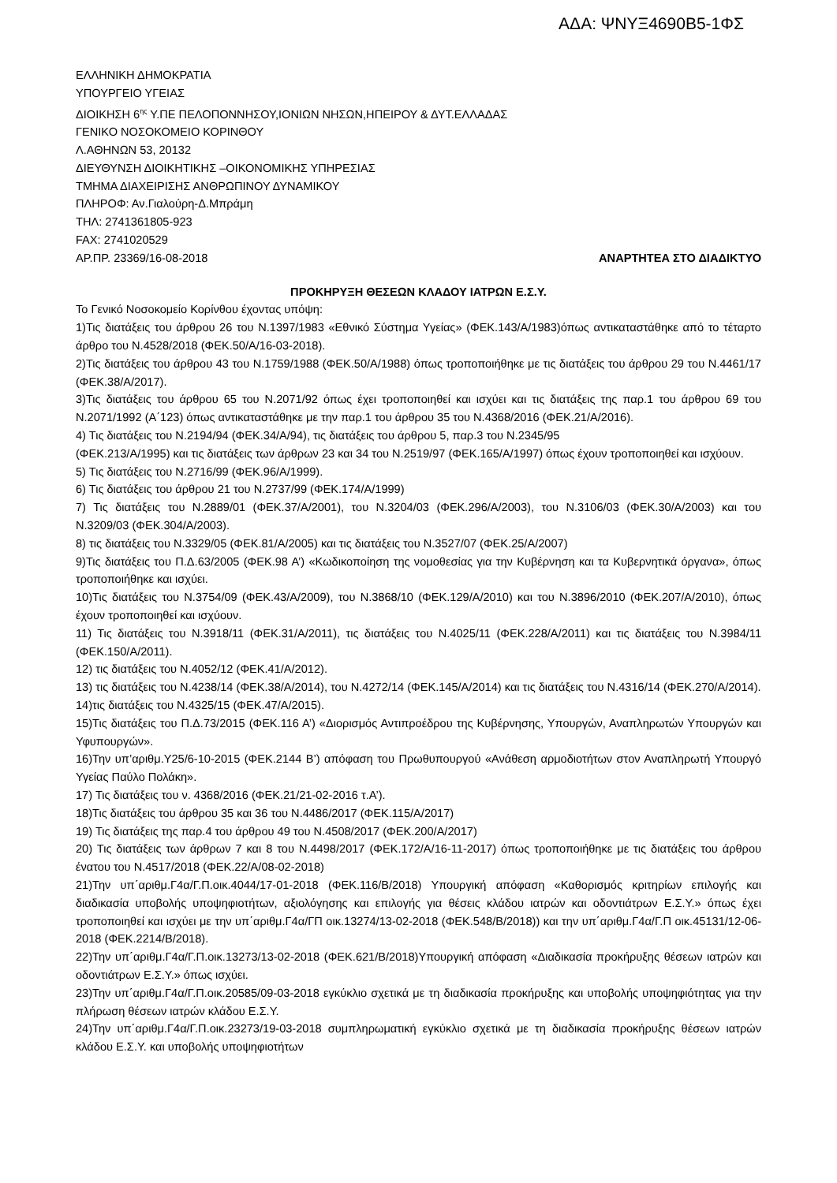ΑΔΑ: ΨΝΥΞ4690Β5-1ΦΣ
ΕΛΛΗΝΙΚΗ ΔΗΜΟΚΡΑΤΙΑ
ΥΠΟΥΡΓΕΙΟ ΥΓΕΙΑΣ
ΔΙΟΙΚΗΣΗ 6<sup>ης</sup> Υ.ΠΕ ΠΕΛΟΠΟΝΝΗΣΟΥ,ΙΟΝΙΩΝ ΝΗΣΩΝ,ΗΠΕΙΡΟΥ & ΔΥΤ.ΕΛΛΑΔΑΣ
ΓΕΝΙΚΟ ΝΟΣΟΚΟΜΕΙΟ ΚΟΡΙΝΘΟΥ
Λ.ΑΘΗΝΩΝ 53, 20132
ΔΙΕΥΘΥΝΣΗ ΔΙΟΙΚΗΤΙΚΗΣ –ΟΙΚΟΝΟΜΙΚΗΣ ΥΠΗΡΕΣΙΑΣ
ΤΜΗΜΑ ΔΙΑΧΕΙΡΙΣΗΣ ΑΝΘΡΩΠΙΝΟΥ ΔΥΝΑΜΙΚΟΥ
ΠΛΗΡΟΦ: Αν.Γιαλούρη-Δ.Μπράμη
ΤΗΛ: 2741361805-923
FAX: 2741020529
ΑΡ.ΠΡ. 23369/16-08-2018 ΑΝΑΡΤΗΤΕΑ ΣΤΟ ΔΙΑΔΙΚΤΥΟ
ΠΡΟΚΗΡΥΞΗ ΘΕΣΕΩΝ ΚΛΑΔΟΥ ΙΑΤΡΩΝ Ε.Σ.Υ.
Το Γενικό Νοσοκομείο Κορίνθου έχοντας υπόψη:
1)Τις διατάξεις του άρθρου 26 του Ν.1397/1983 «Εθνικό Σύστημα Υγείας» (ΦΕΚ.143/Α/1983)όπως αντικαταστάθηκε από το τέταρτο άρθρο του Ν.4528/2018 (ΦΕΚ.50/Α/16-03-2018).
2)Τις διατάξεις του άρθρου 43 του Ν.1759/1988 (ΦΕΚ.50/Α/1988) όπως τροποποιήθηκε με τις διατάξεις του άρθρου 29 του Ν.4461/17 (ΦΕΚ.38/Α/2017).
3)Τις διατάξεις του άρθρου 65 του Ν.2071/92 όπως έχει τροποποιηθεί και ισχύει και τις διατάξεις της παρ.1 του άρθρου 69 του Ν.2071/1992 (Α΄123) όπως αντικαταστάθηκε με την παρ.1 του άρθρου 35 του Ν.4368/2016 (ΦΕΚ.21/Α/2016).
4) Τις διατάξεις του Ν.2194/94 (ΦΕΚ.34/Α/94), τις διατάξεις του άρθρου 5, παρ.3 του Ν.2345/95
(ΦΕΚ.213/Α/1995) και τις διατάξεις των άρθρων 23 και 34 του Ν.2519/97 (ΦΕΚ.165/Α/1997) όπως έχουν τροποποιηθεί και ισχύουν.
5) Τις διατάξεις του Ν.2716/99 (ΦΕΚ.96/Α/1999).
6) Τις διατάξεις του άρθρου 21 του Ν.2737/99 (ΦΕΚ.174/Α/1999)
7) Τις διατάξεις του Ν.2889/01 (ΦΕΚ.37/Α/2001), του Ν.3204/03 (ΦΕΚ.296/Α/2003), του Ν.3106/03 (ΦΕΚ.30/Α/2003) και του Ν.3209/03 (ΦΕΚ.304/Α/2003).
8) τις διατάξεις του Ν.3329/05 (ΦΕΚ.81/Α/2005) και τις διατάξεις του Ν.3527/07 (ΦΕΚ.25/Α/2007)
9)Τις διατάξεις του Π.Δ.63/2005 (ΦΕΚ.98 Α’) «Κωδικοποίηση της νομοθεσίας για την Κυβέρνηση και τα Κυβερνητικά όργανα», όπως τροποποιήθηκε και ισχύει.
10)Τις διατάξεις του Ν.3754/09 (ΦΕΚ.43/Α/2009), του Ν.3868/10 (ΦΕΚ.129/Α/2010) και του Ν.3896/2010 (ΦΕΚ.207/Α/2010), όπως έχουν τροποποιηθεί και ισχύουν.
11) Τις διατάξεις του Ν.3918/11 (ΦΕΚ.31/Α/2011), τις διατάξεις του Ν.4025/11 (ΦΕΚ.228/Α/2011) και τις διατάξεις του Ν.3984/11 (ΦΕΚ.150/Α/2011).
12) τις διατάξεις του Ν.4052/12 (ΦΕΚ.41/Α/2012).
13) τις διατάξεις του Ν.4238/14 (ΦΕΚ.38/Α/2014), του Ν.4272/14 (ΦΕΚ.145/Α/2014) και τις διατάξεις του Ν.4316/14 (ΦΕΚ.270/Α/2014).
14)τις διατάξεις του Ν.4325/15 (ΦΕΚ.47/Α/2015).
15)Τις διατάξεις του Π.Δ.73/2015 (ΦΕΚ.116 Α’) «Διορισμός Αντιπροέδρου της Κυβέρνησης, Υπουργών, Αναπληρωτών Υπουργών και Υφυπουργών».
16)Την υπ’αριθμ.Υ25/6-10-2015 (ΦΕΚ.2144 Β’) απόφαση του Πρωθυπουργού «Ανάθεση αρμοδιοτήτων στον Αναπληρωτή Υπουργό Υγείας Παύλο Πολάκη».
17) Τις διατάξεις του ν. 4368/2016 (ΦΕΚ.21/21-02-2016 τ.Α’).
18)Τις διατάξεις του άρθρου 35 και 36 του Ν.4486/2017 (ΦΕΚ.115/Α/2017)
19) Τις διατάξεις της παρ.4 του άρθρου 49 του Ν.4508/2017 (ΦΕΚ.200/Α/2017)
20) Τις διατάξεις των άρθρων 7 και 8 του Ν.4498/2017 (ΦΕΚ.172/Α/16-11-2017) όπως τροποποιήθηκε με τις διατάξεις του άρθρου ένατου του Ν.4517/2018 (ΦΕΚ.22/Α/08-02-2018)
21)Την υπ΄αριθμ.Γ4α/Γ.Π.οικ.4044/17-01-2018 (ΦΕΚ.116/Β/2018) Υπουργική απόφαση «Καθορισμός κριτηρίων επιλογής και διαδικασία υποβολής υποψηφιοτήτων, αξιολόγησης και επιλογής για θέσεις κλάδου ιατρών και οδοντιάτρων Ε.Σ.Υ.» όπως έχει τροποποιηθεί και ισχύει με την υπ΄αριθμ.Γ4α/ΓΠ οικ.13274/13-02-2018 (ΦΕΚ.548/Β/2018)) και την υπ΄αριθμ.Γ4α/Γ.Π οικ.45131/12-06-2018 (ΦΕΚ.2214/Β/2018).
22)Την υπ΄αριθμ.Γ4α/Γ.Π.οικ.13273/13-02-2018 (ΦΕΚ.621/Β/2018)Υπουργική απόφαση «Διαδικασία προκήρυξης θέσεων ιατρών και οδοντιάτρων Ε.Σ.Υ.» όπως ισχύει.
23)Την υπ΄αριθμ.Γ4α/Γ.Π.οικ.20585/09-03-2018 εγκύκλιο σχετικά με τη διαδικασία προκήρυξης και υποβολής υποψηφιότητας για την πλήρωση θέσεων ιατρών κλάδου Ε.Σ.Υ.
24)Την υπ΄αριθμ.Γ4α/Γ.Π.οικ.23273/19-03-2018 συμπληρωματική εγκύκλιο σχετικά με τη διαδικασία προκήρυξης θέσεων ιατρών κλάδου Ε.Σ.Υ. και υποβολής υποψηφιοτήτων